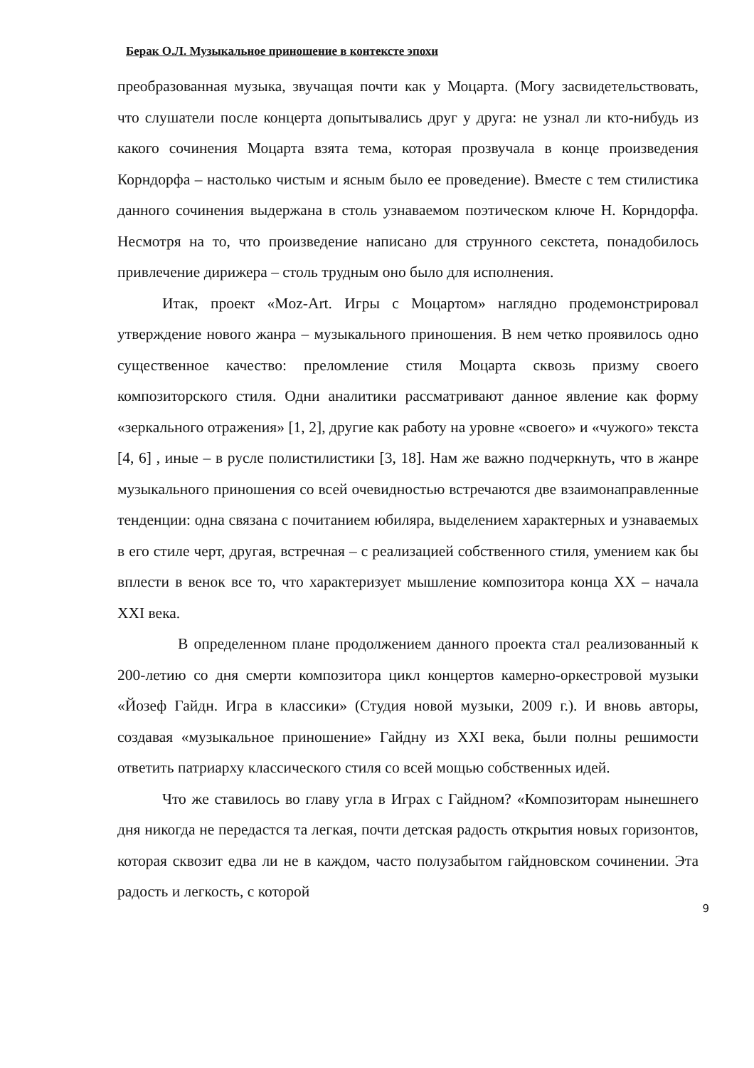Берак О.Л. Музыкальное приношение в контексте эпохи
преобразованная музыка, звучащая почти как у Моцарта. (Могу засвидетельствовать, что слушатели после концерта допытывались друг у друга: не узнал ли кто-нибудь из какого сочинения Моцарта взята тема, которая прозвучала в конце произведения Корндорфа – настолько чистым и ясным было ее проведение). Вместе с тем стилистика данного сочинения выдержана в столь узнаваемом поэтическом ключе Н. Корндорфа. Несмотря на то, что произведение написано для струнного секстета, понадобилось привлечение дирижера – столь трудным оно было для исполнения.
Итак, проект «Moz-Art. Игры с Моцартом» наглядно продемонстрировал утверждение нового жанра – музыкального приношения. В нем четко проявилось одно существенное качество: преломление стиля Моцарта сквозь призму своего композиторского стиля. Одни аналитики рассматривают данное явление как форму «зеркального отражения» [1, 2], другие как работу на уровне «своего» и «чужого» текста [4, 6] , иные – в русле полистилистики [3, 18]. Нам же важно подчеркнуть, что в жанре музыкального приношения со всей очевидностью встречаются две взаимонаправленные тенденции: одна связана с почитанием юбиляра, выделением характерных и узнаваемых в его стиле черт, другая, встречная – с реализацией собственного стиля, умением как бы вплести в венок все то, что характеризует мышление композитора конца XX – начала XXI века.
В определенном плане продолжением данного проекта стал реализованный к 200-летию со дня смерти композитора цикл концертов камерно-оркестровой музыки «Йозеф Гайдн. Игра в классики» (Студия новой музыки, 2009 г.). И вновь авторы, создавая «музыкальное приношение» Гайдну из XXI века, были полны решимости ответить патриарху классического стиля со всей мощью собственных идей.
Что же ставилось во главу угла в Играх с Гайдном? «Композиторам нынешнего дня никогда не передастся та легкая, почти детская радость открытия новых горизонтов, которая сквозит едва ли не в каждом, часто полузабытом гайдновском сочинении. Эта радость и легкость, с которой
9